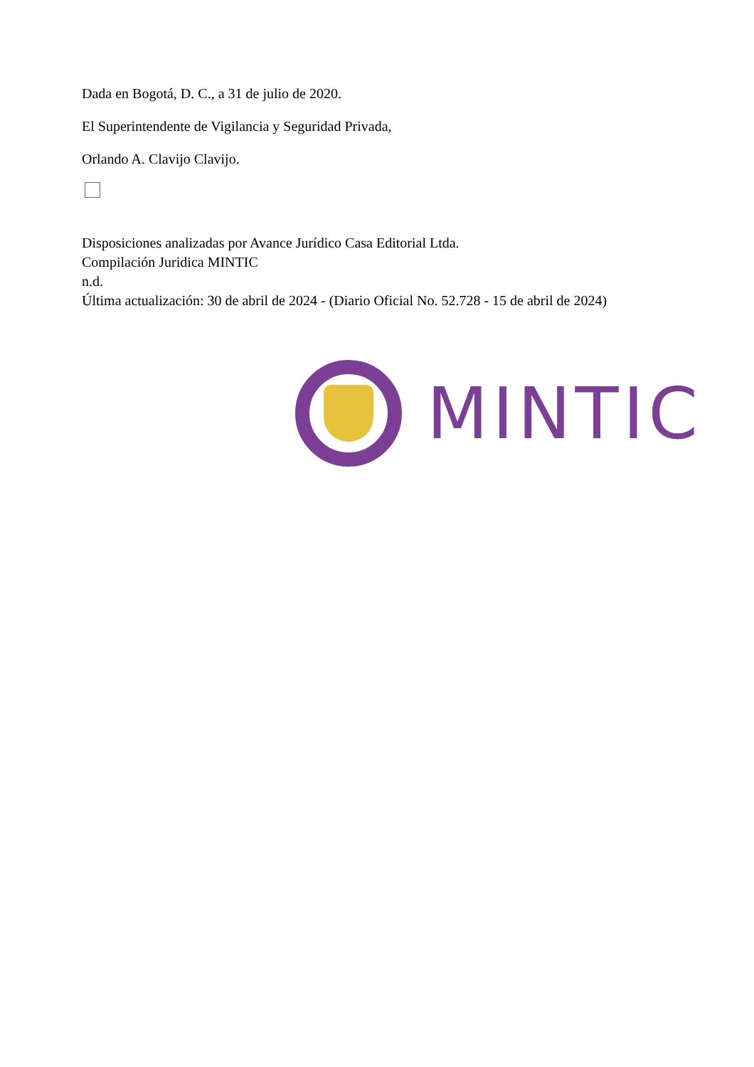Dada en Bogotá, D. C., a 31 de julio de 2020.
El Superintendente de Vigilancia y Seguridad Privada,
Orlando A. Clavijo Clavijo.
Disposiciones analizadas por Avance Jurídico Casa Editorial Ltda.
Compilación Juridica MINTIC
n.d.
Última actualización: 30 de abril de 2024 - (Diario Oficial No. 52.728 - 15 de abril de 2024)
MINTIC